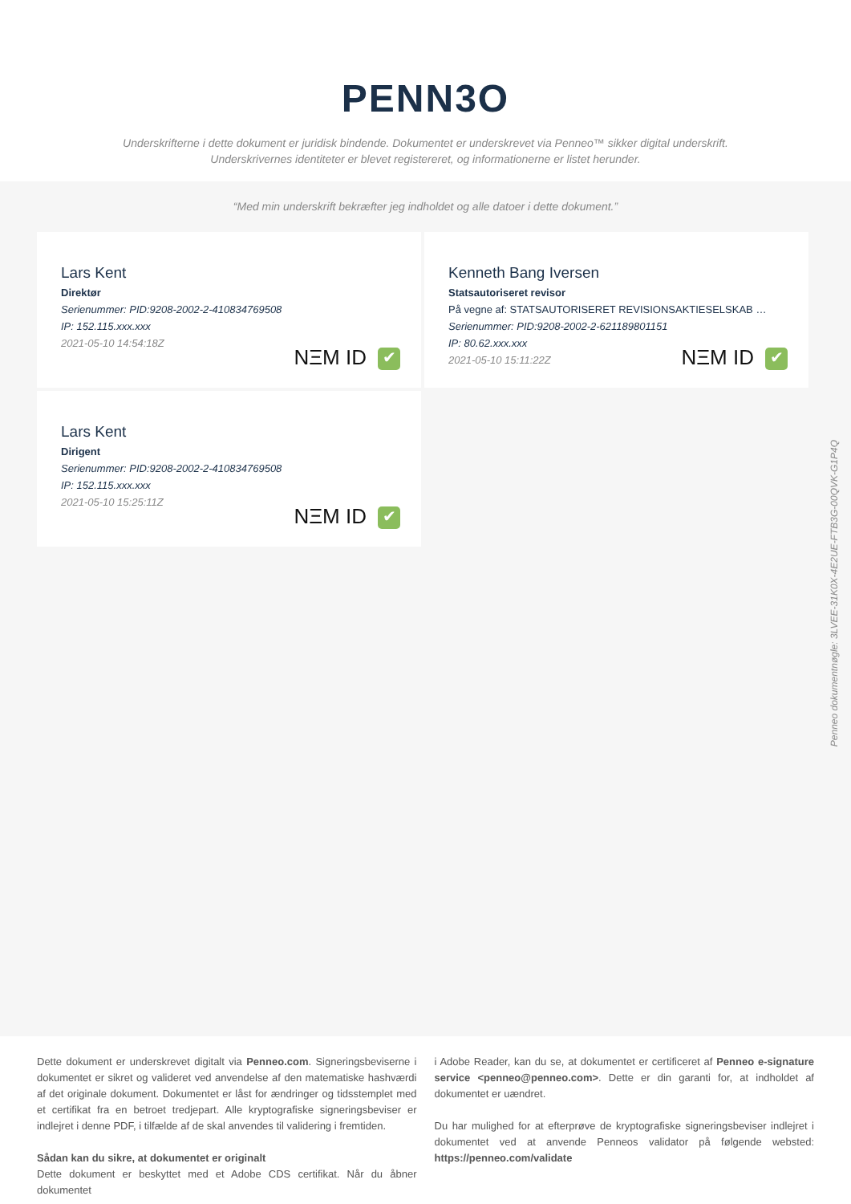PENN3O
Underskrifterne i dette dokument er juridisk bindende. Dokumentet er underskrevet via Penneo™ sikker digital underskrift.
Underskrivernes identiteter er blevet registereret, og informationerne er listet herunder.
“Med min underskrift bekræfter jeg indholdet og alle datoer i dette dokument.”
Lars Kent
Direktør
Serienummer: PID:9208-2002-2-410834769508
IP: 152.115.xxx.xxx
2021-05-10 14:54:18Z
NΞM ID ✔
Kenneth Bang Iversen
Statsautoriseret revisor
På vegne af: STATSAUTORISERET REVISIONSAKTIESELSKAB …
Serienummer: PID:9208-2002-2-621189801151
IP: 80.62.xxx.xxx
2021-05-10 15:11:22Z
NΞM ID ✔
Lars Kent
Dirigent
Serienummer: PID:9208-2002-2-410834769508
IP: 152.115.xxx.xxx
2021-05-10 15:25:11Z
NΞM ID ✔
Penneo dokumentnøgle: 3LVEE-31K0X-4E2UE-FTB3G-00QVK-G1P4Q
Dette dokument er underskrevet digitalt via Penneo.com. Signeringsbeviserne i dokumentet er sikret og valideret ved anvendelse af den matematiske hashværdi af det originale dokument. Dokumentet er låst for ændringer og tidsstemplet med et certifikat fra en betroet tredjepart. Alle kryptografiske signeringsbeviser er indlejret i denne PDF, i tilfælde af de skal anvendes til validering i fremtiden.
Sådan kan du sikre, at dokumentet er originalt
Dette dokument er beskyttet med et Adobe CDS certifikat. Når du åbner dokumentet
i Adobe Reader, kan du se, at dokumentet er certificeret af Penneo e-signature service <penneo@penneo.com>. Dette er din garanti for, at indholdet af dokumentet er uændret.
Du har mulighed for at efterprøve de kryptografiske signeringsbeviser indlejret i dokumentet ved at anvende Penneos validator på følgende websted: https://penneo.com/validate